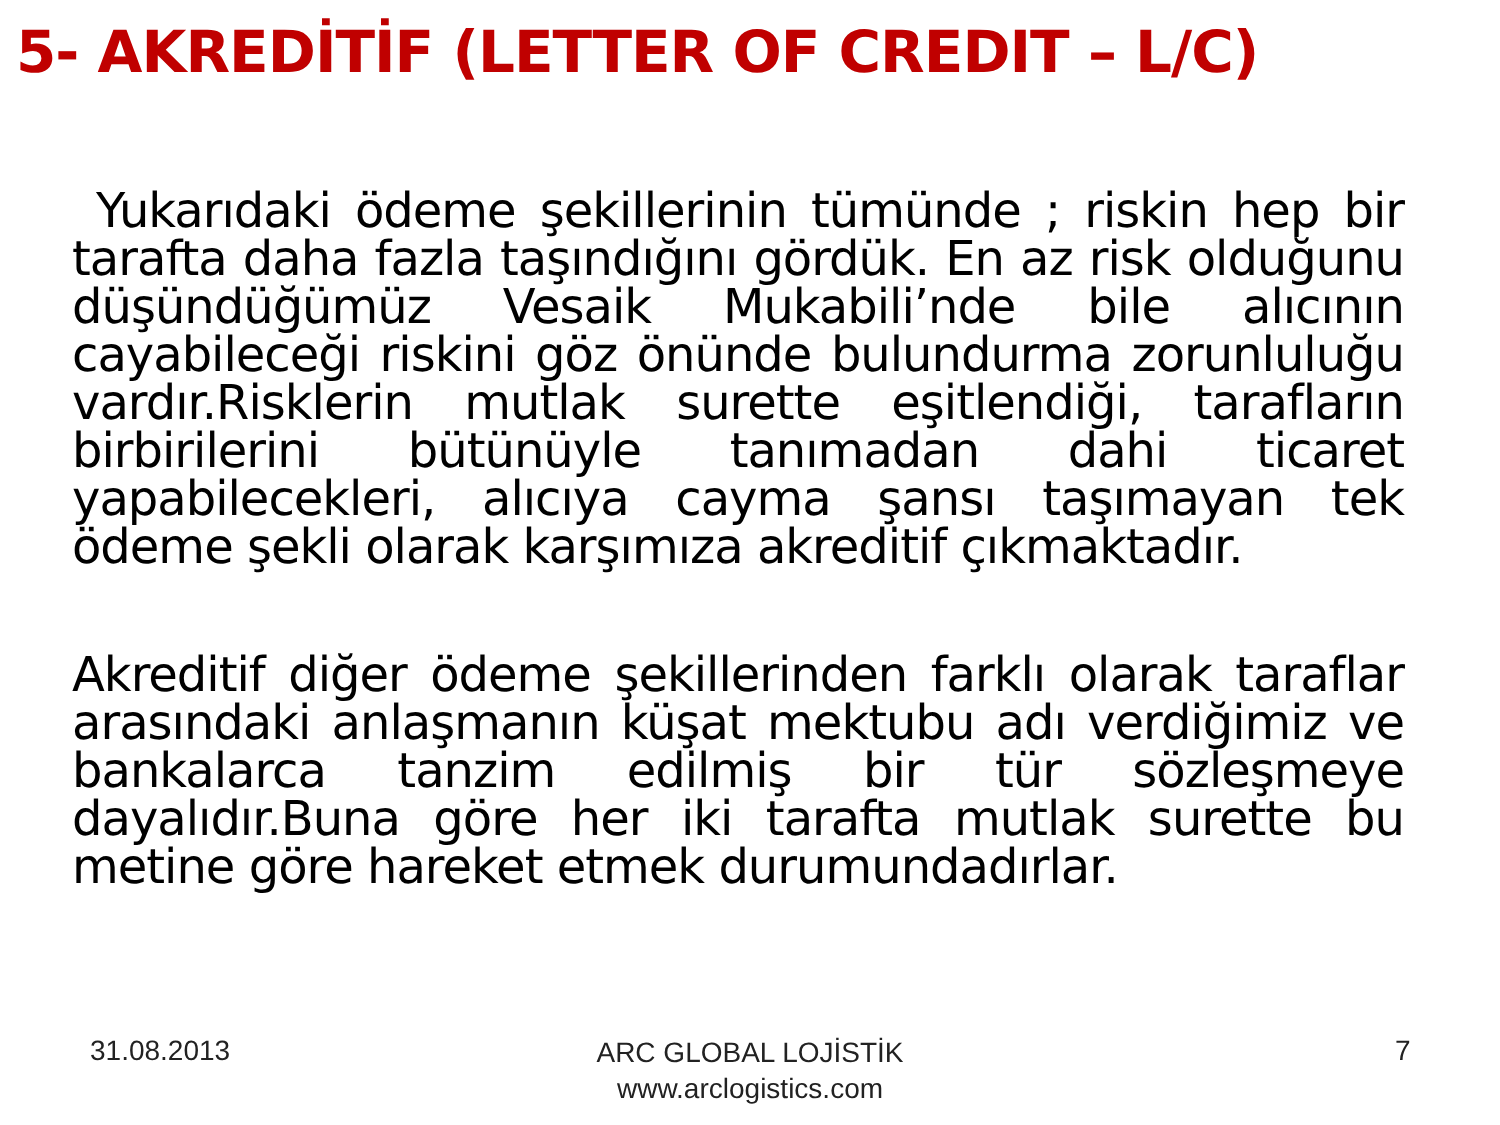5- AKREDİTİF (LETTER OF CREDIT – L/C)
Yukarıdaki ödeme şekillerinin tümünde ; riskin hep bir tarafta daha fazla taşındığını gördük. En az risk olduğunu düşündüğümüz Vesaik Mukabili’nde bile alıcının cayabileceği riskini göz önünde bulundurma zorunluluğu vardır.Risklerin mutlak surette eşitlendiği, tarafların birbirilerini bütünüyle tanımadan dahi ticaret yapabilecekleri, alıcıya cayma şansı taşımayan tek ödeme şekli olarak karşımıza akreditif çıkmaktadır.
Akreditif diğer ödeme şekillerinden farklı olarak taraflar arasındaki anlaşmanın küşat mektubu adı verdiğimiz ve bankalarca tanzim edilmiş bir tür sözleşmeye dayalıdır.Buna göre her iki tarafta mutlak surette bu metine göre hareket etmek durumundadırlar.
31.08.2013
ARC GLOBAL LOJİSTİK
www.arclogistics.com
7